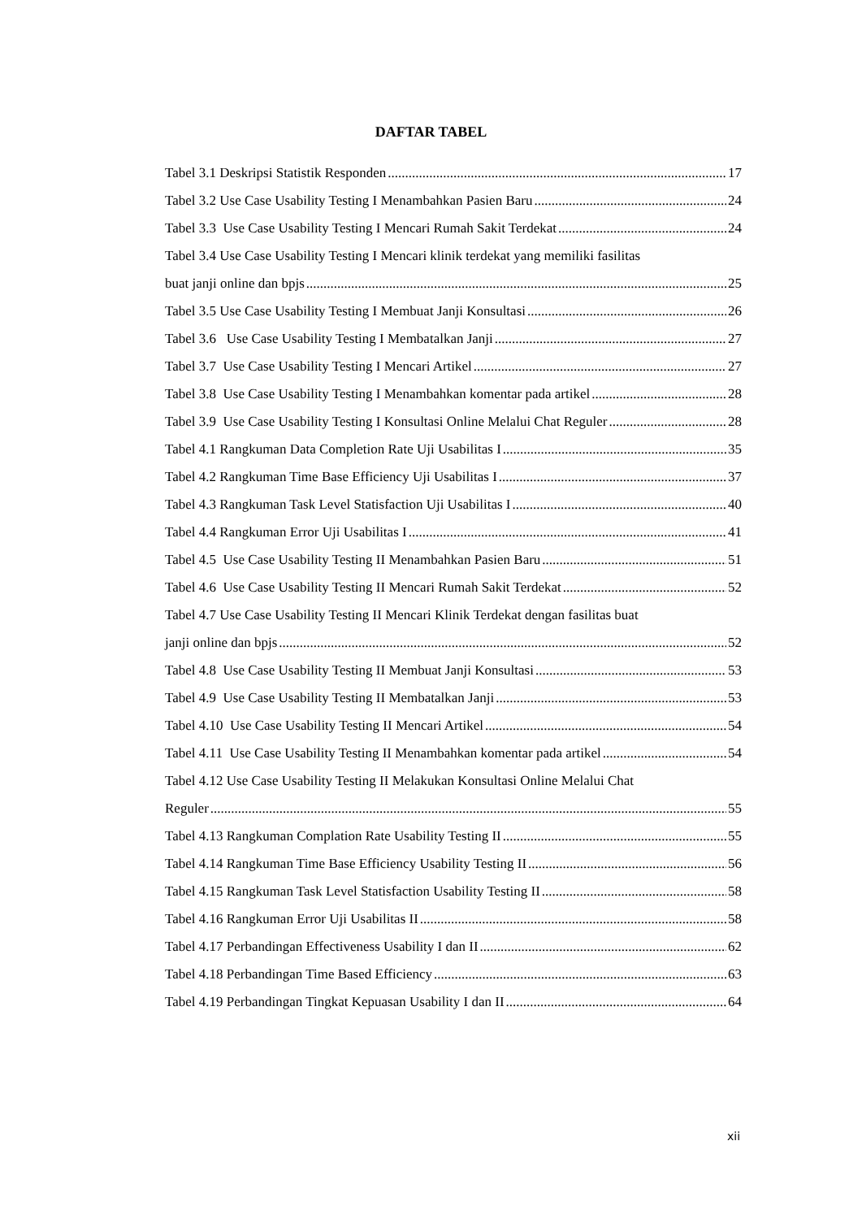DAFTAR TABEL
Tabel 3.1 Deskripsi Statistik Responden 17
Tabel 3.2 Use Case Usability Testing I Menambahkan Pasien Baru 24
Tabel 3.3 Use Case Usability Testing I Mencari Rumah Sakit Terdekat 24
Tabel 3.4 Use Case Usability Testing I Mencari klinik terdekat yang memiliki fasilitas
buat janji online dan bpjs 25
Tabel 3.5 Use Case Usability Testing I Membuat Janji Konsultasi 26
Tabel 3.6 Use Case Usability Testing I Membatalkan Janji 27
Tabel 3.7 Use Case Usability Testing I Mencari Artikel 27
Tabel 3.8 Use Case Usability Testing I Menambahkan komentar pada artikel 28
Tabel 3.9 Use Case Usability Testing I Konsultasi Online Melalui Chat Reguler 28
Tabel 4.1 Rangkuman Data Completion Rate Uji Usabilitas I 35
Tabel 4.2 Rangkuman Time Base Efficiency Uji Usabilitas I 37
Tabel 4.3 Rangkuman Task Level Statisfaction Uji Usabilitas I 40
Tabel 4.4 Rangkuman Error Uji Usabilitas I 41
Tabel 4.5 Use Case Usability Testing II Menambahkan Pasien Baru 51
Tabel 4.6 Use Case Usability Testing II Mencari Rumah Sakit Terdekat 52
Tabel 4.7 Use Case Usability Testing II Mencari Klinik Terdekat dengan fasilitas buat
janji online dan bpjs 52
Tabel 4.8 Use Case Usability Testing II Membuat Janji Konsultasi 53
Tabel 4.9 Use Case Usability Testing II Membatalkan Janji 53
Tabel 4.10 Use Case Usability Testing II Mencari Artikel 54
Tabel 4.11 Use Case Usability Testing II Menambahkan komentar pada artikel 54
Tabel 4.12 Use Case Usability Testing II Melakukan Konsultasi Online Melalui Chat
Reguler 55
Tabel 4.13 Rangkuman Complation Rate Usability Testing II 55
Tabel 4.14 Rangkuman Time Base Efficiency Usability Testing II 56
Tabel 4.15 Rangkuman Task Level Statisfaction Usability Testing II 58
Tabel 4.16 Rangkuman Error Uji Usabilitas II 58
Tabel 4.17 Perbandingan Effectiveness Usability I dan II 62
Tabel 4.18 Perbandingan Time Based Efficiency 63
Tabel 4.19 Perbandingan Tingkat Kepuasan Usability I dan II 64
xii